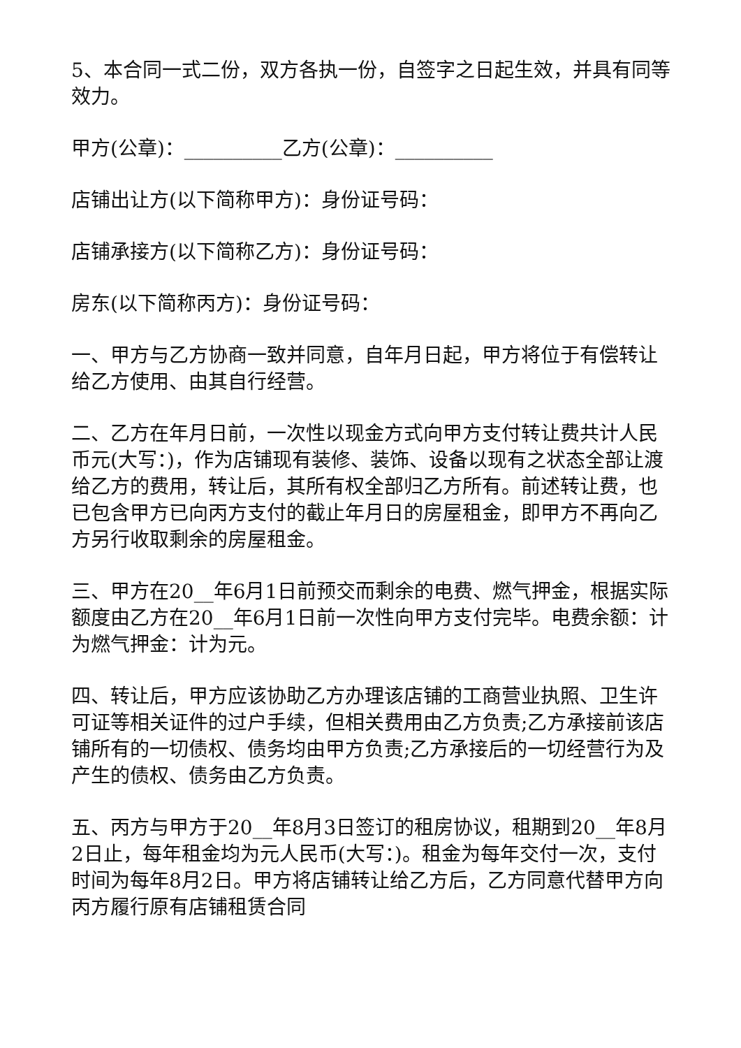5、本合同一式二份，双方各执一份，自签字之日起生效，并具有同等效力。
甲方(公章)：__________乙方(公章)：__________
店铺出让方(以下简称甲方)：身份证号码：
店铺承接方(以下简称乙方)：身份证号码：
房东(以下简称丙方)：身份证号码：
一、甲方与乙方协商一致并同意，自年月日起，甲方将位于有偿转让给乙方使用、由其自行经营。
二、乙方在年月日前，一次性以现金方式向甲方支付转让费共计人民币元(大写：)，作为店铺现有装修、装饰、设备以现有之状态全部让渡给乙方的费用，转让后，其所有权全部归乙方所有。前述转让费，也已包含甲方已向丙方支付的截止年月日的房屋租金，即甲方不再向乙方另行收取剩余的房屋租金。
三、甲方在20__年6月1日前预交而剩余的电费、燃气押金，根据实际额度由乙方在20__年6月1日前一次性向甲方支付完毕。电费余额：计为燃气押金：计为元。
四、转让后，甲方应该协助乙方办理该店铺的工商营业执照、卫生许可证等相关证件的过户手续，但相关费用由乙方负责;乙方承接前该店铺所有的一切债权、债务均由甲方负责;乙方承接后的一切经营行为及产生的债权、债务由乙方负责。
五、丙方与甲方于20__年8月3日签订的租房协议，租期到20__年8月2日止，每年租金均为元人民币(大写：)。租金为每年交付一次，支付时间为每年8月2日。甲方将店铺转让给乙方后，乙方同意代替甲方向丙方履行原有店铺租赁合同